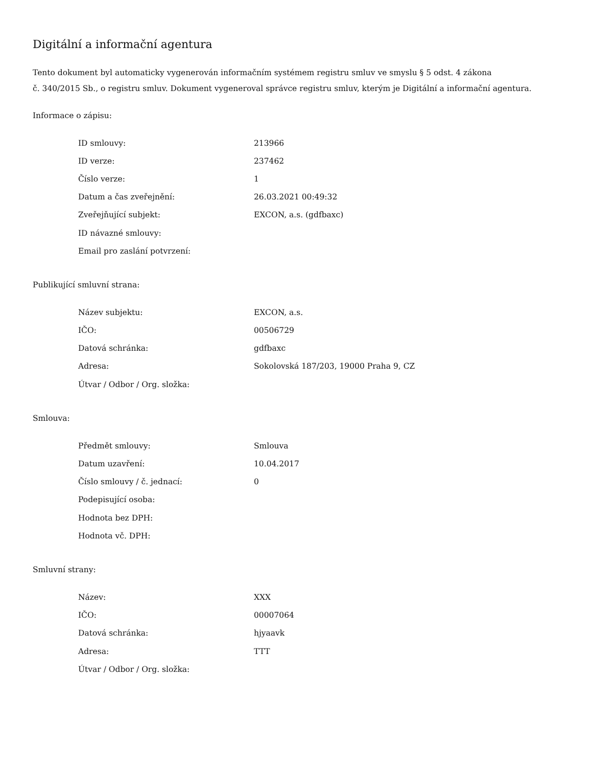Digitální a informační agentura
Tento dokument byl automaticky vygenerován informačním systémem registru smluv ve smyslu § 5 odst. 4 zákona
č. 340/2015 Sb., o registru smluv. Dokument vygeneroval správce registru smluv, kterým je Digitální a informační agentura.
Informace o zápisu:
| ID smlouvy: | 213966 |
| ID verze: | 237462 |
| Číslo verze: | 1 |
| Datum a čas zveřejnění: | 26.03.2021 00:49:32 |
| Zveřejňující subjekt: | EXCON, a.s. (gdfbaxc) |
| ID návazné smlouvy: | |
| Email pro zaslání potvrzení: | |
Publikující smluvní strana:
| Název subjektu: | EXCON, a.s. |
| IČO: | 00506729 |
| Datová schránka: | gdfbaxc |
| Adresa: | Sokolovská 187/203, 19000 Praha 9, CZ |
| Útvar / Odbor / Org. složka: | |
Smlouva:
| Předmět smlouvy: | Smlouva |
| Datum uzavření: | 10.04.2017 |
| Číslo smlouvy / č. jednací: | 0 |
| Podepisující osoba: | |
| Hodnota bez DPH: | |
| Hodnota vč. DPH: | |
Smluvní strany:
| Název: | XXX |
| IČO: | 00007064 |
| Datová schránka: | hjyaavk |
| Adresa: | TTT |
| Útvar / Odbor / Org. složka: | |